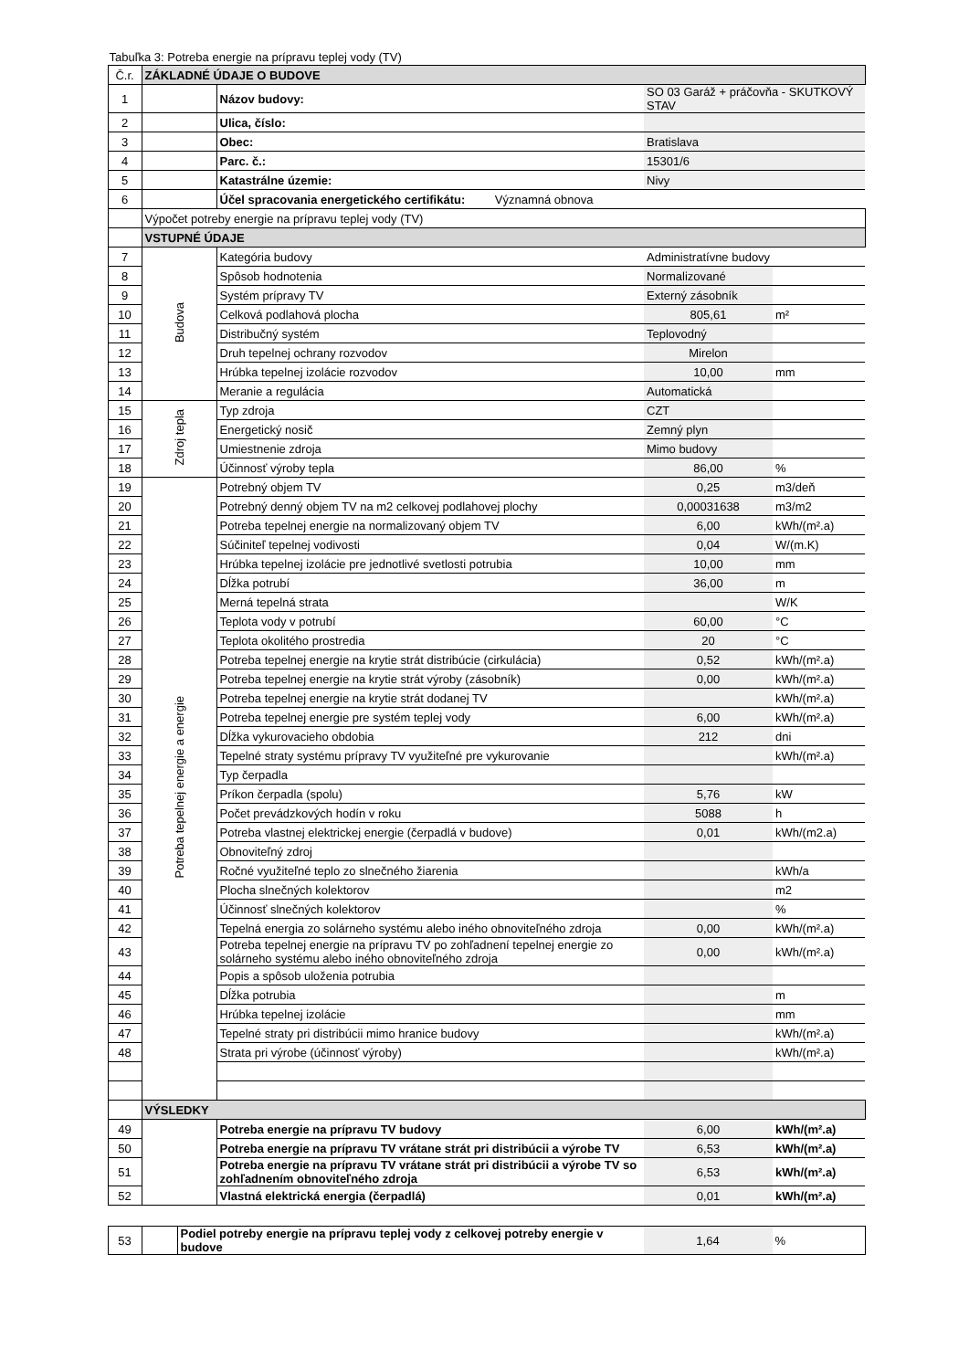Tabuľka 3: Potreba energie na prípravu teplej vody (TV)
| Č.r. | ZÁKLADNÉ ÚDAJE O BUDOVE | | | |
| 1 | | Názov budovy: | SO 03 Garáž + práčovňa - SKUTKOVÝ STAV | |
| 2 | | Ulica, číslo: | | |
| 3 | | Obec: | Bratislava | |
| 4 | | Parc. č.: | 15301/6 | |
| 5 | | Katastrálne územie: | Nivy | |
| 6 | | Účel spracovania energetického certifikátu: Významná obnova | | |
| | Výpočet potreby energie na prípravu teplej vody (TV) | | | |
| | VSTUPNÉ ÚDAJE | | | |
| 7 | Budova | Kategória budovy | Administratívne budovy | |
| 8 | | Spôsob hodnotenia | Normalizované | |
| 9 | | Systém prípravy TV | Externý zásobník | |
| 10 | | Celková podlahová plocha | 805,61 | m² |
| 11 | | Distribučný systém | Teplovodný | |
| 12 | | Druh tepelnej ochrany rozvodov | Mirelon | |
| 13 | | Hrúbka tepelnej izolácie rozvodov | 10,00 | mm |
| 14 | | Meranie a regulácia | Automatická | |
| 15 | Zdroj tepla | Typ zdroja | CZT | |
| 16 | | Energetický nosič | Zemný plyn | |
| 17 | | Umiestnenie zdroja | Mimo budovy | |
| 18 | | Účinnosť výroby tepla | 86,00 | % |
| 19 | Potreba tepelnej energie a energie | Potrebný objem TV | 0,25 | m3/deň |
| 20 | | Potrebný denný objem TV na m2 celkovej podlahovej plochy | 0,00031638 | m3/m2 |
| 21 | | Potreba tepelnej energie na normalizovaný objem TV | 6,00 | kWh/(m².a) |
| 22 | | Súčiniteľ tepelnej vodivosti | 0,04 | W/(m.K) |
| 23 | | Hrúbka tepelnej izolácie pre jednotlivé svetlosti potrubia | 10,00 | mm |
| 24 | | Dĺžka potrubí | 36,00 | m |
| 25 | | Merná tepelná strata | | W/K |
| 26 | | Teplota vody v potrubí | 60,00 | °C |
| 27 | | Teplota okolitého prostredia | 20 | °C |
| 28 | | Potreba tepelnej energie na krytie strát distribúcie (cirkulácia) | 0,52 | kWh/(m².a) |
| 29 | | Potreba tepelnej energie na krytie strát výroby (zásobník) | 0,00 | kWh/(m².a) |
| 30 | | Potreba tepelnej energie na krytie strát dodanej TV | | kWh/(m².a) |
| 31 | | Potreba tepelnej energie pre systém teplej vody | 6,00 | kWh/(m².a) |
| 32 | | Dĺžka vykurovacieho obdobia | 212 | dni |
| 33 | | Tepelné straty systému prípravy TV využiteľné pre vykurovanie | | kWh/(m².a) |
| 34 | | Typ čerpadla | | |
| 35 | | Príkon čerpadla (spolu) | 5,76 | kW |
| 36 | | Počet prevádzkových hodín v roku | 5088 | h |
| 37 | | Potreba vlastnej elektrickej energie (čerpadlá v budove) | 0,01 | kWh/(m2.a) |
| 38 | | Obnoviteľný zdroj | | |
| 39 | | Ročné využiteľné teplo zo slnečného žiarenia | | kWh/a |
| 40 | | Plocha slnečných kolektorov | | m2 |
| 41 | | Účinnosť slnečných kolektorov | | % |
| 42 | | Tepelná energia zo solárneho systému alebo iného obnoviteľného zdroja | 0,00 | kWh/(m².a) |
| 43 | | Potreba tepelnej energie na prípravu TV po zohľadnení tepelnej energie zo solárneho systému alebo iného obnoviteľného zdroja | 0,00 | kWh/(m².a) |
| 44 | | Popis a spôsob uloženia potrubia | | |
| 45 | | Dĺžka potrubia | | m |
| 46 | | Hrúbka tepelnej izolácie | | mm |
| 47 | | Tepelné straty pri distribúcii mimo hranice budovy | | kWh/(m².a) |
| 48 | | Strata pri výrobe (účinnosť výroby) | | kWh/(m².a) |
| | VÝSLEDKY | | | |
| 49 | | Potreba energie na prípravu TV budovy | 6,00 | kWh/(m².a) |
| 50 | | Potreba energie na prípravu TV vrátane strát pri distribúcii a výrobe TV | 6,53 | kWh/(m².a) |
| 51 | | Potreba energie na prípravu TV vrátane strát pri distribúcii a výrobe TV so zohľadnením obnoviteľného zdroja | 6,53 | kWh/(m².a) |
| 52 | | Vlastná elektrická energia (čerpadlá) | 0,01 | kWh/(m².a) |
| 53 | | Podiel potreby energie na prípravu teplej vody z celkovej potreby energie v budove | 1,64 | % |